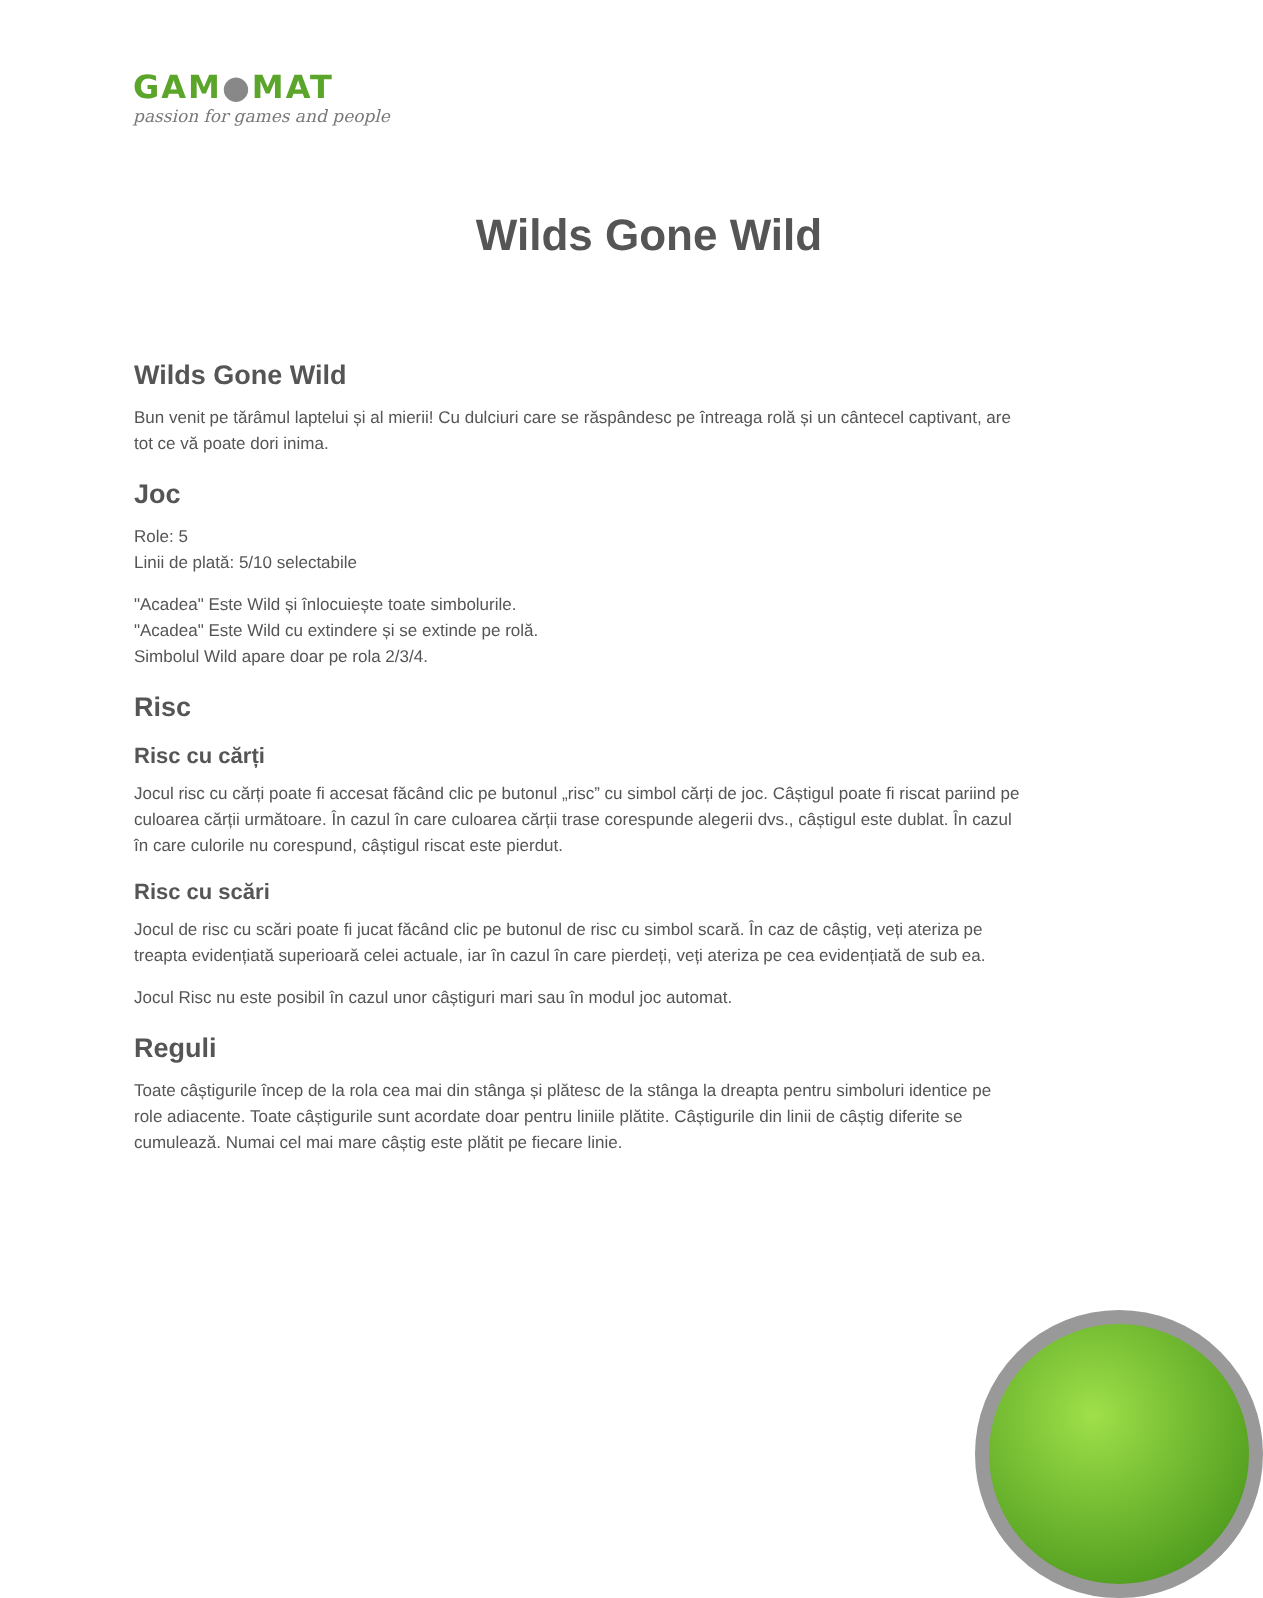GAM●MAT
passion for games and people
Wilds Gone Wild
Wilds Gone Wild
Bun venit pe tărâmul laptelui și al mierii! Cu dulciuri care se răspândesc pe întreaga rolă și un cântecel captivant, are tot ce vă poate dori inima.
Joc
Role: 5
Linii de plată: 5/10 selectabile
"Acadea" Este Wild și înlocuiește toate simbolurile.
"Acadea" Este Wild cu extindere și se extinde pe rolă.
Simbolul Wild apare doar pe rola 2/3/4.
Risc
Risc cu cărți
Jocul risc cu cărți poate fi accesat făcând clic pe butonul „risc” cu simbol cărți de joc. Câștigul poate fi riscat pariind pe culoarea cărții următoare. În cazul în care culoarea cărții trase corespunde alegerii dvs., câștigul este dublat. În cazul în care culorile nu corespund, câștigul riscat este pierdut.
Risc cu scări
Jocul de risc cu scări poate fi jucat făcând clic pe butonul de risc cu simbol scară. În caz de câștig, veți ateriza pe treapta evidențiată superioară celei actuale, iar în cazul în care pierdeți, veți ateriza pe cea evidențiată de sub ea.
Jocul Risc nu este posibil în cazul unor câștiguri mari sau în modul joc automat.
Reguli
Toate câștigurile încep de la rola cea mai din stânga și plătesc de la stânga la dreapta pentru simboluri identice pe role adiacente. Toate câștigurile sunt acordate doar pentru liniile plătite. Câștigurile din linii de câștig diferite se cumulează. Numai cel mai mare câștig este plătit pe fiecare linie.